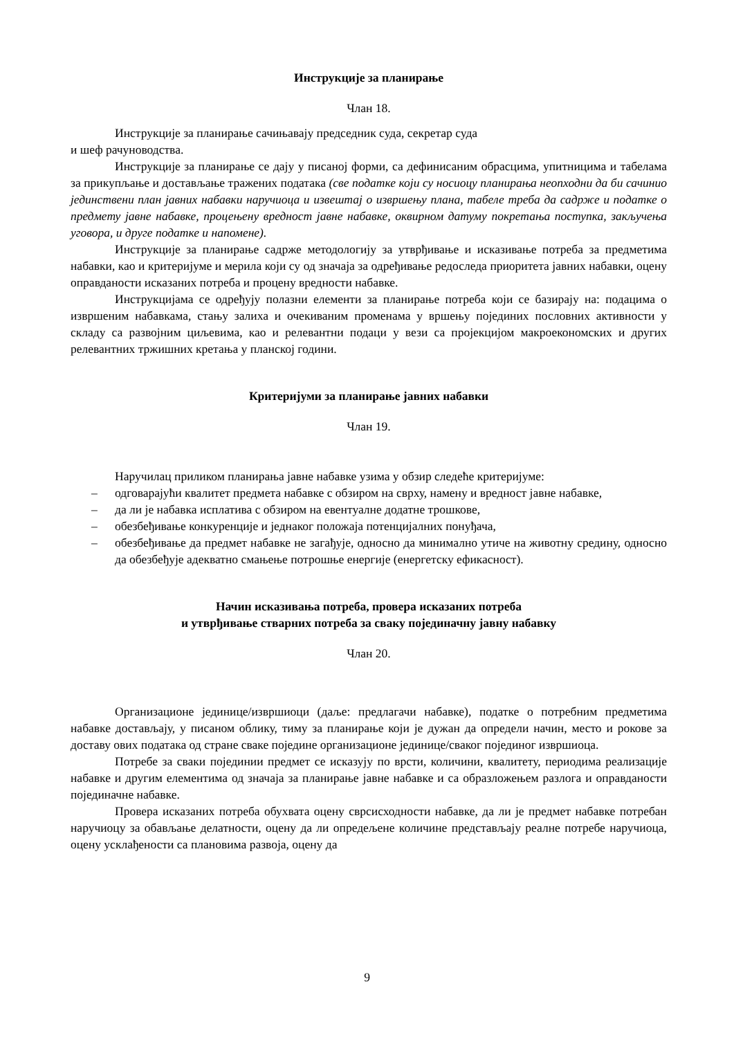Инструкције за планирање
Члан 18.
Инструкције за планирање сачињавају председник суда, секретар суда
и шеф рачуноводства.
Инструкције за планирање се дају у писаној форми, са дефинисаним обрасцима, упитницима и табелама за прикупљање и достављање тражених података (све податке који су носиоцу планирања неопходни да би сачинио јединствени план јавних набавки наручиоца и извештај о извршењу плана, табеле треба да садрже и податке о предмету јавне набавке, процењену вредност јавне набавке, оквирном датуму покретања поступка, закључења уговора, и друге податке и напомене).
Инструкције за планирање садрже методологију за утврђивање и исказивање потреба за предметима набавки, као и критеријуме и мерила који су од значаја за одређивање редоследа приоритета јавних набавки, оцену оправданости исказаних потреба и процену вредности набавке.
Инструкцијама се одређују полазни елементи за планирање потреба који се базирају на: подацима о извршеним набавкама, стању залиха и очекиваним променама у вршењу појединих пословних активности у складу са развојним циљевима, као и релевантни подаци у вези са пројекцијом макроекономских и других релевантних тржишних кретања у планској години.
Критеријуми за планирање јавних набавки
Члан 19.
Наручилац приликом планирања јавне набавке узима у обзир следеће критеријуме:
– одговарајући квалитет предмета набавке с обзиром на сврху, намену и вредност јавне набавке,
– да ли је набавка исплатива с обзиром на евентуалне додатне трошкове,
– обезбеђивање конкуренције и једнаког положаја потенцијалних понуђача,
– обезбеђивање да предмет набавке не загађује, односно да минимално утиче на животну средину, односно да обезбеђује адекватно смањење потрошње енергије (енергетску ефикасност).
Начин исказивања потреба, провера исказаних потреба
и утврђивање стварних потреба за сваку појединачну јавну набавку
Члан 20.
Организационе јединице/извршиоци (даље: предлагачи набавке), податке о потребним предметима набавке достављају, у писаном облику, тиму за планирање који је дужан да определи начин, место и рокове за доставу ових података од стране сваке појединe организационе јединице/сваког појединог извршиоца.
Потребе за сваки појединии предмет се исказују по врсти, количини, квалитету, периодима реализације набавке и другим елементима од значаја за планирање јавне набавке и са образложењем разлога и оправданости појединачне набавке.
Провера исказаних потреба обухвата оцену сврсисходности набавке, да ли је предмет набавке потребан наручиоцу за обављање делатности, оцену да ли опредељене количине представљају реалне потребе наручиоца, оцену усклађености са плановима развоја, оцену да
9